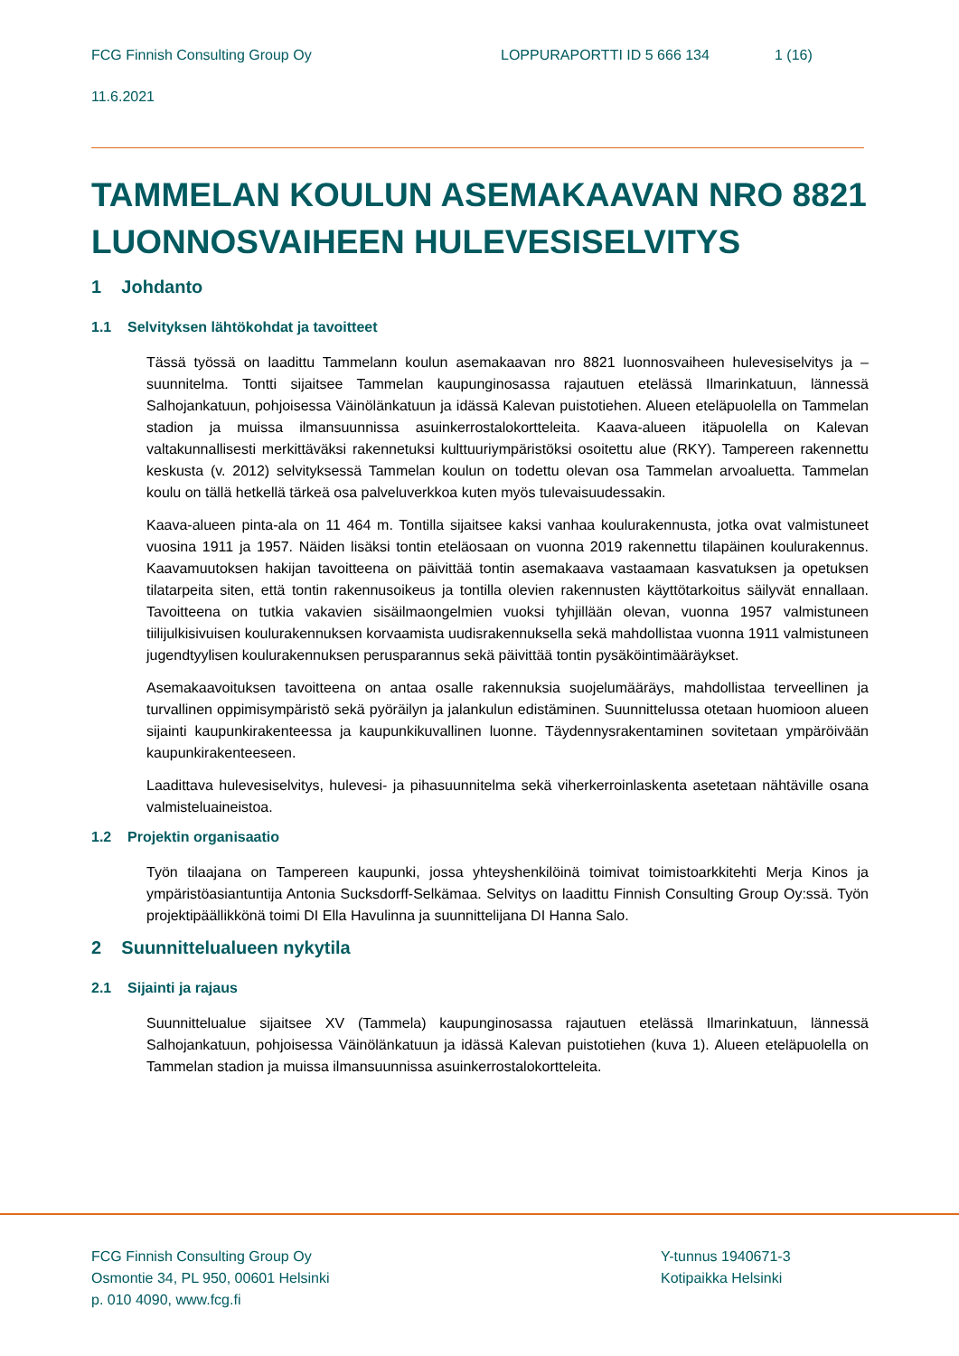FCG Finnish Consulting Group Oy LOPPURAPORTTI ID 5 666 134 1 (16)
11.6.2021
TAMMELAN KOULUN ASEMAKAAVAN NRO 8821 LUONNOSVAIHEEN HULEVESISELVITYS
1 Johdanto
1.1 Selvityksen lähtökohdat ja tavoitteet
Tässä työssä on laadittu Tammelann koulun asemakaavan nro 8821 luonnosvaiheen hulevesiselvitys ja –suunnitelma. Tontti sijaitsee Tammelan kaupunginosassa rajautuen etelässä Ilmarinkatuun, lännessä Salhojankatuun, pohjoisessa Väinölänkatuun ja idässä Kalevan puistotiehen. Alueen eteläpuolella on Tammelan stadion ja muissa ilmansuunnissa asuinkerrostalokortteleita. Kaava-alueen itäpuolella on Kalevan valtakunnallisesti merkittäväksi rakennetuksi kulttuuriympäristöksi osoitettu alue (RKY). Tampereen rakennettu keskusta (v. 2012) selvityksessä Tammelan koulun on todettu olevan osa Tammelan arvoaluetta. Tammelan koulu on tällä hetkellä tärkeä osa palveluverkkoa kuten myös tulevaisuudessakin.
Kaava-alueen pinta-ala on 11 464 m. Tontilla sijaitsee kaksi vanhaa koulurakennusta, jotka ovat valmistuneet vuosina 1911 ja 1957. Näiden lisäksi tontin eteläosaan on vuonna 2019 rakennettu tilapäinen koulurakennus. Kaavamuutoksen hakijan tavoitteena on päivittää tontin asemakaava vastaamaan kasvatuksen ja opetuksen tilatarpeita siten, että tontin rakennusoikeus ja tontilla olevien rakennusten käyttötarkoitus säilyvät ennallaan. Tavoitteena on tutkia vakavien sisäilmaongelmien vuoksi tyhjillään olevan, vuonna 1957 valmistuneen tiilijulkisivuisen koulurakennuksen korvaamista uudisrakennuksella sekä mahdollistaa vuonna 1911 valmistuneen jugendtyylisen koulurakennuksen perusparannus sekä päivittää tontin pysäköintimääräykset.
Asemakaavoituksen tavoitteena on antaa osalle rakennuksia suojelumääräys, mahdollistaa terveellinen ja turvallinen oppimisympäristö sekä pyöräilyn ja jalankulun edistäminen. Suunnittelussa otetaan huomioon alueen sijainti kaupunkirakenteessa ja kaupunkikuvallinen luonne. Täydennysrakentaminen sovitetaan ympäröivään kaupunkirakenteeseen.
Laadittava hulevesiselvitys, hulevesi- ja pihasuunnitelma sekä viherkerroinlaskenta asetetaan nähtäville osana valmisteluaineistoa.
1.2 Projektin organisaatio
Työn tilaajana on Tampereen kaupunki, jossa yhteyshenkilöinä toimivat toimistoarkkitehti Merja Kinos ja ympäristöasiantuntija Antonia Sucksdorff-Selkämaa. Selvitys on laadittu Finnish Consulting Group Oy:ssä. Työn projektipäällikkönä toimi DI Ella Havulinna ja suunnittelijana DI Hanna Salo.
2 Suunnittelualueen nykytila
2.1 Sijainti ja rajaus
Suunnittelualue sijaitsee XV (Tammela) kaupunginosassa rajautuen etelässä Ilmarinkatuun, lännessä Salhojankatuun, pohjoisessa Väinölänkatuun ja idässä Kalevan puistotiehen (kuva 1). Alueen eteläpuolella on Tammelan stadion ja muissa ilmansuunnissa asuinkerrostalokortteleita.
FCG Finnish Consulting Group Oy
Osmontie 34, PL 950, 00601 Helsinki
p. 010 4090, www.fcg.fi
Y-tunnus 1940671-3
Kotipaikka Helsinki